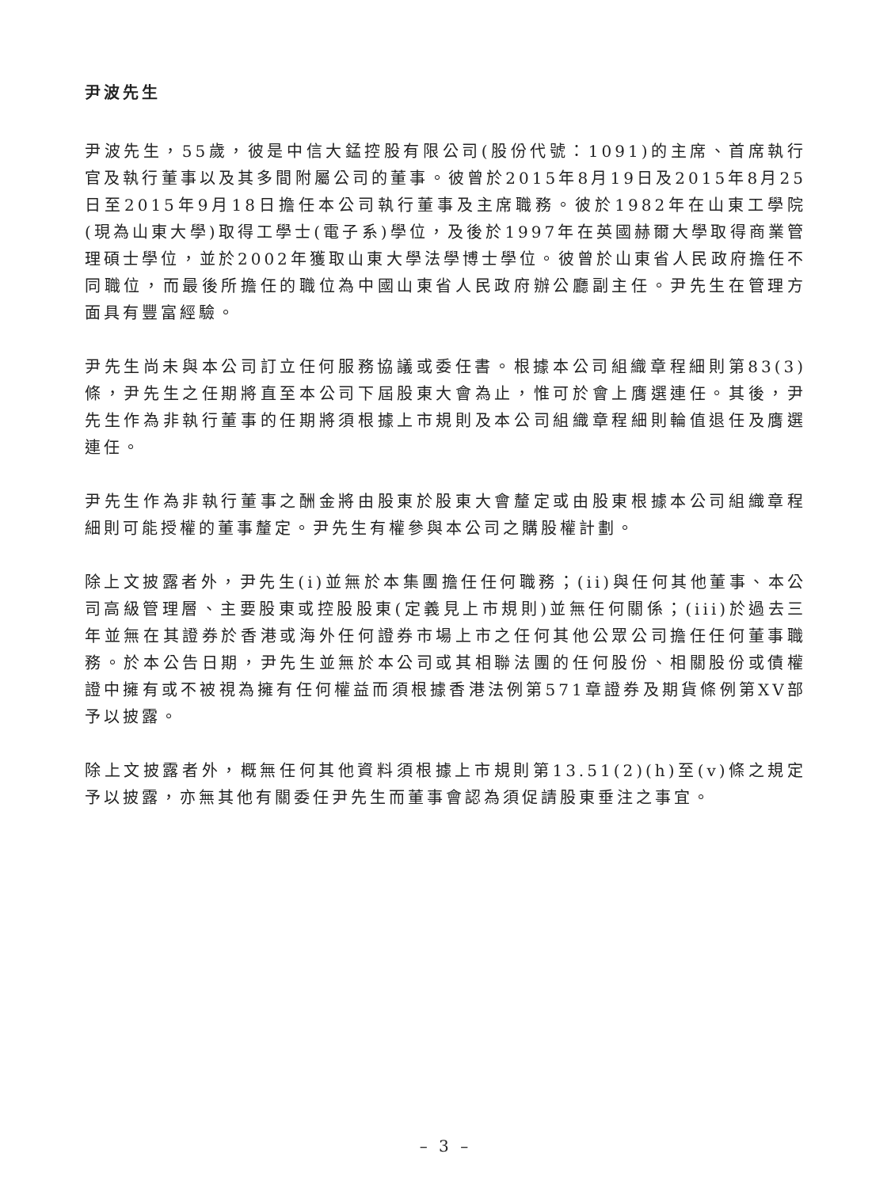尹波先生
尹波先生，55歲，彼是中信大錳控股有限公司(股份代號：1091)的主席、首席執行官及執行董事以及其多間附屬公司的董事。彼曾於2015年8月19日及2015年8月25日至2015年9月18日擔任本公司執行董事及主席職務。彼於1982年在山東工學院(現為山東大學)取得工學士(電子系)學位，及後於1997年在英國赫爾大學取得商業管理碩士學位，並於2002年獲取山東大學法學博士學位。彼曾於山東省人民政府擔任不同職位，而最後所擔任的職位為中國山東省人民政府辦公廳副主任。尹先生在管理方面具有豐富經驗。
尹先生尚未與本公司訂立任何服務協議或委任書。根據本公司組織章程細則第83(3)條，尹先生之任期將直至本公司下屆股東大會為止，惟可於會上膺選連任。其後，尹先生作為非執行董事的任期將須根據上市規則及本公司組織章程細則輪值退任及膺選連任。
尹先生作為非執行董事之酬金將由股東於股東大會釐定或由股東根據本公司組織章程細則可能授權的董事釐定。尹先生有權參與本公司之購股權計劃。
除上文披露者外，尹先生(i)並無於本集團擔任任何職務；(ii)與任何其他董事、本公司高級管理層、主要股東或控股股東(定義見上市規則)並無任何關係；(iii)於過去三年並無在其證券於香港或海外任何證券市場上市之任何其他公眾公司擔任任何董事職務。於本公告日期，尹先生並無於本公司或其相聯法團的任何股份、相關股份或債權證中擁有或不被視為擁有任何權益而須根據香港法例第571章證券及期貨條例第XV部予以披露。
除上文披露者外，概無任何其他資料須根據上市規則第13.51(2)(h)至(v)條之規定予以披露，亦無其他有關委任尹先生而董事會認為須促請股東垂注之事宜。
– 3 –